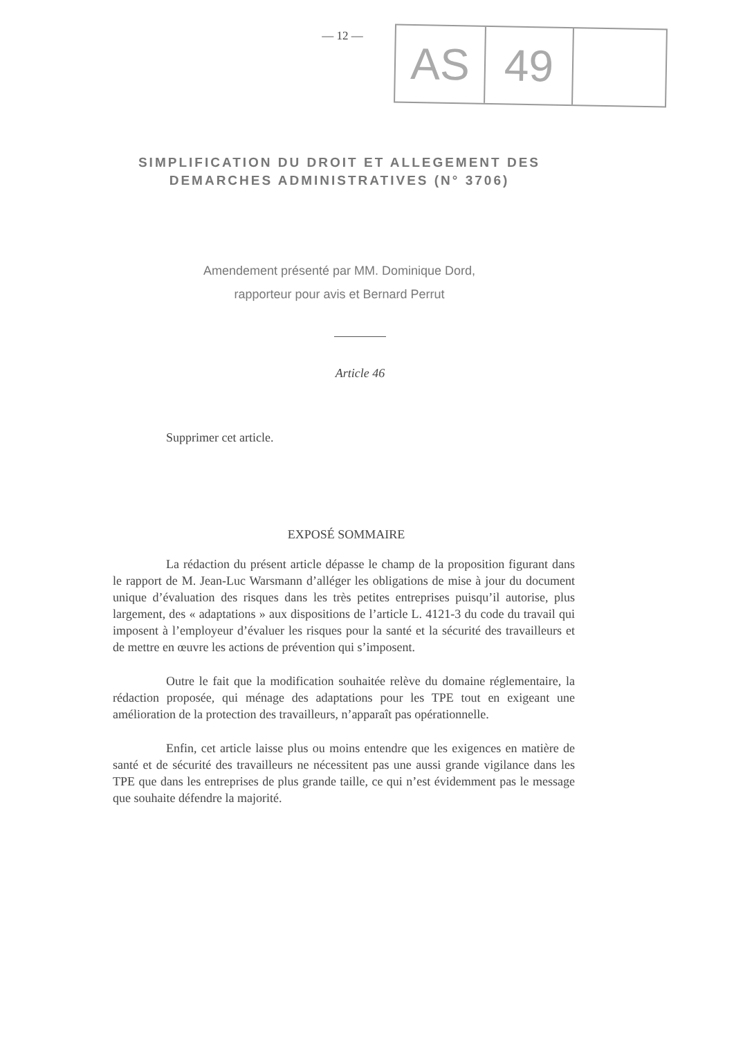— 12 —
AS
49
SIMPLIFICATION DU DROIT ET ALLEGEMENT DES
DEMARCHES ADMINISTRATIVES (N° 3706)
Amendement présenté par MM. Dominique Dord,
rapporteur pour avis et Bernard Perrut
Article 46
Supprimer cet article.
EXPOSÉ SOMMAIRE
La rédaction du présent article dépasse le champ de la proposition figurant dans le rapport de M. Jean-Luc Warsmann d’alléger les obligations de mise à jour du document unique d’évaluation des risques dans les très petites entreprises puisqu’il autorise, plus largement, des « adaptations » aux dispositions de l’article L. 4121-3 du code du travail qui imposent à l’employeur d’évaluer les risques pour la santé et la sécurité des travailleurs et de mettre en œuvre les actions de prévention qui s’imposent.
Outre le fait que la modification souhaitée relève du domaine réglementaire, la rédaction proposée, qui ménage des adaptations pour les TPE tout en exigeant une amélioration de la protection des travailleurs, n’apparaît pas opérationnelle.
Enfin, cet article laisse plus ou moins entendre que les exigences en matière de santé et de sécurité des travailleurs ne nécessitent pas une aussi grande vigilance dans les TPE que dans les entreprises de plus grande taille, ce qui n’est évidemment pas le message que souhaite défendre la majorité.